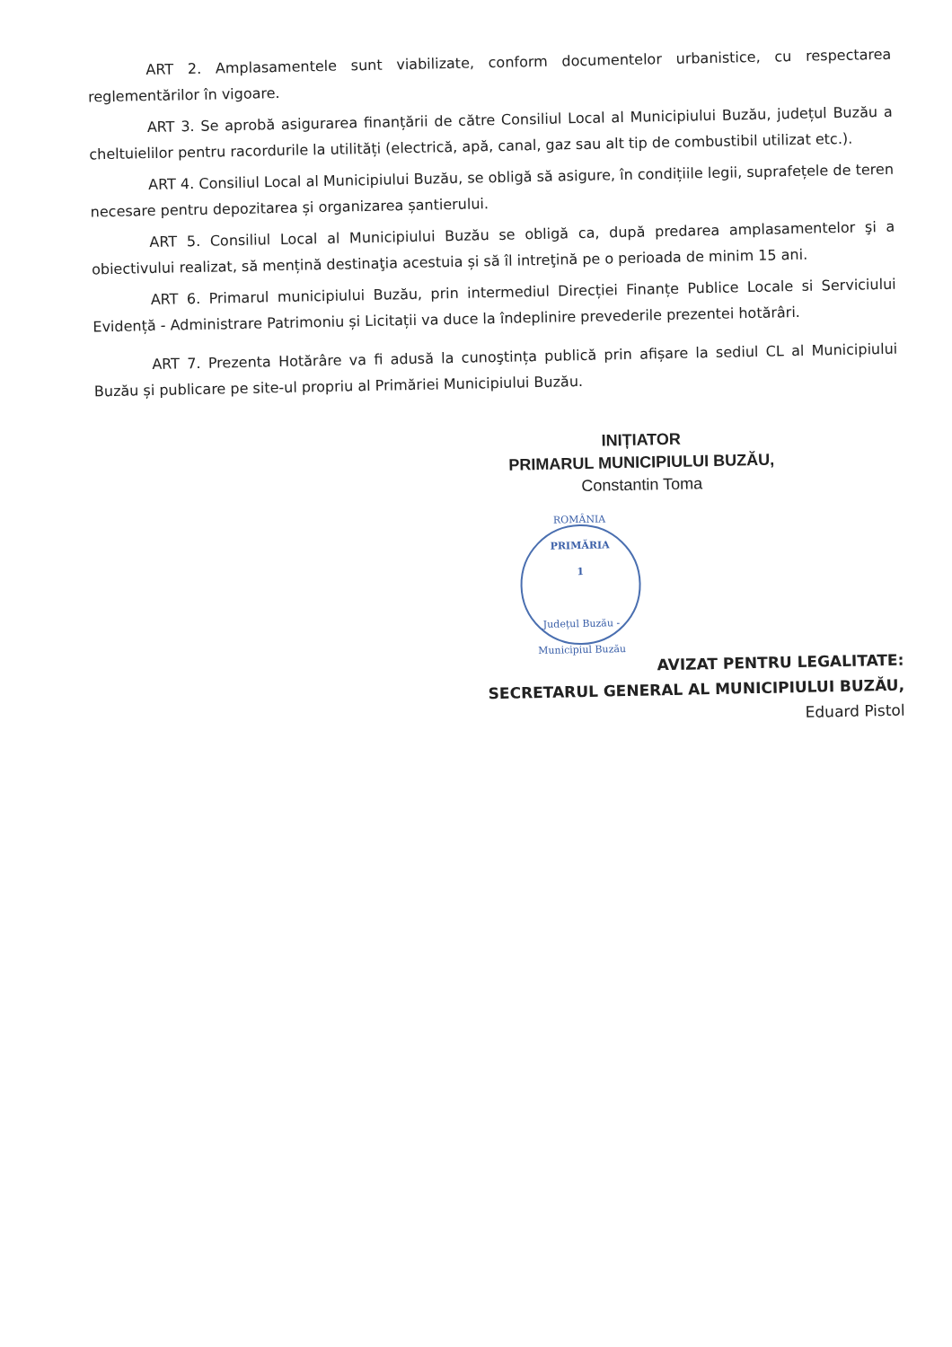ART 2. Amplasamentele sunt viabilizate, conform documentelor urbanistice, cu respectarea reglementărilor în vigoare.
ART 3. Se aprobă asigurarea finanțării de către Consiliul Local al Municipiului Buzău, județul Buzău a cheltuielilor pentru racordurile la utilități (electrică, apă, canal, gaz sau alt tip de combustibil utilizat etc.).
ART 4. Consiliul Local al Municipiului Buzău, se obligă să asigure, în condițiile legii, suprafețele de teren necesare pentru depozitarea și organizarea șantierului.
ART 5. Consiliul Local al Municipiului Buzău se obligă ca, după predarea amplasamentelor şi a obiectivului realizat, să mențină destinaţia acestuia și să îl intreţină pe o perioada de minim 15 ani.
ART 6. Primarul municipiului Buzău, prin intermediul Direcției Finanțe Publice Locale si Serviciului Evidență - Administrare Patrimoniu și Licitații va duce la îndeplinire prevederile prezentei hotărâri.
ART 7. Prezenta Hotărâre va fi adusă la cunoştința publică prin afișare la sediul CL al Municipiului Buzău și publicare pe site-ul propriu al Primăriei Municipiului Buzău.
INIȚIATOR
PRIMARUL MUNICIPIULUI BUZĂU,
Constantin Toma
ROMÂNIA
PRIMĂRIA
1
Județul Buzău - Municipiul Buzău
AVIZAT PENTRU LEGALITATE:
SECRETARUL GENERAL AL MUNICIPIULUI BUZĂU,
Eduard Pistol